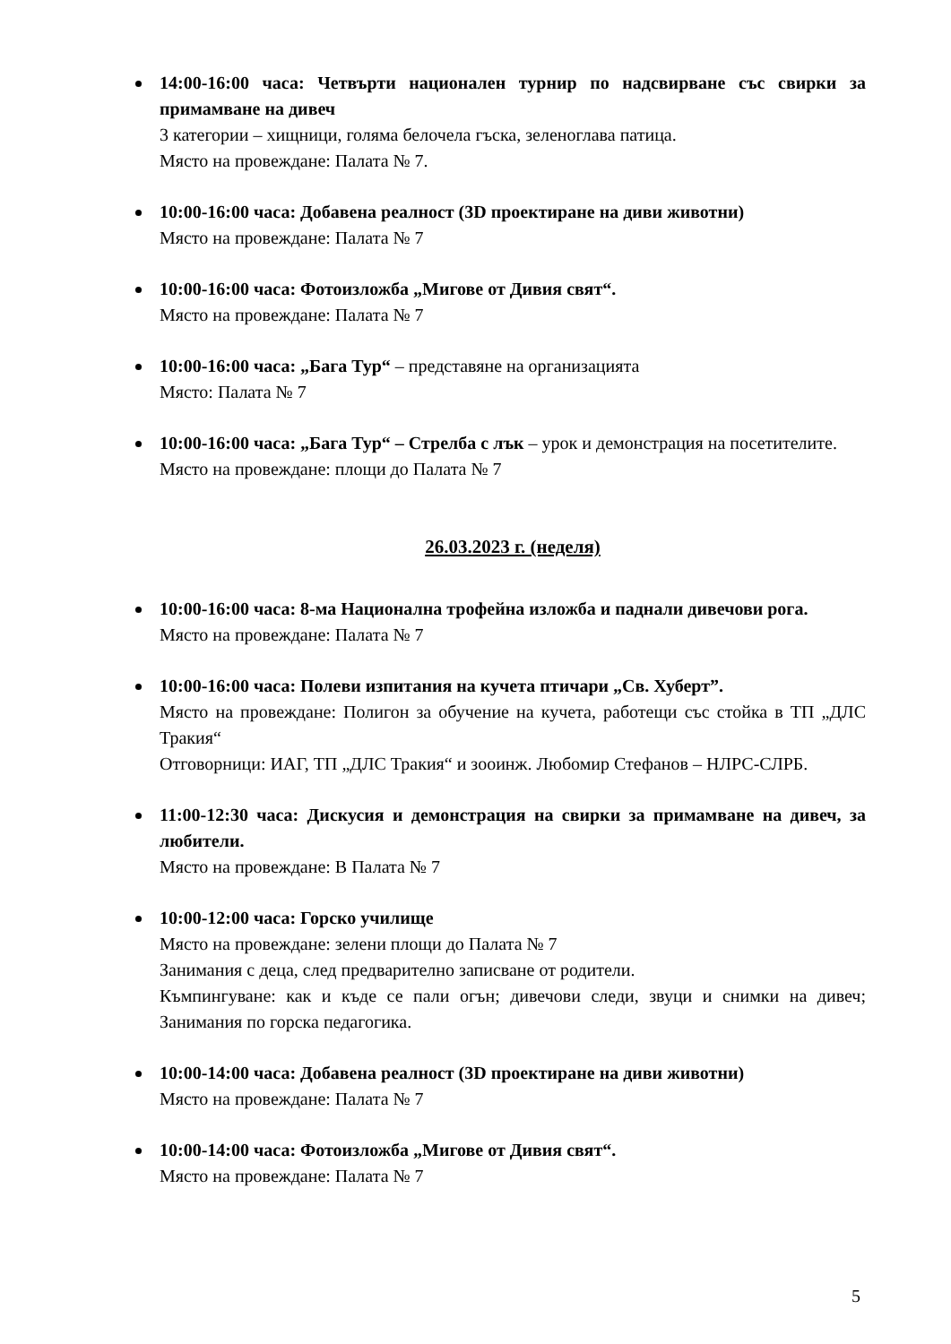14:00-16:00 часа: Четвърти национален турнир по надсвирване със свирки за примамване на дивеч
3 категории – хищници, голяма белочела гъска, зеленоглава патица.
Място на провеждане: Палата № 7.
10:00-16:00 часа: Добавена реалност (3D проектиране на диви животни)
Място на провеждане: Палата № 7
10:00-16:00 часа: Фотоизложба „Мигове от Дивия свят“.
Място на провеждане: Палата № 7
10:00-16:00 часа: „Бага Тур“ – представяне на организацията
Място: Палата № 7
10:00-16:00 часа: „Бага Тур“ – Стрелба с лък – урок и демонстрация на посетителите.
Място на провеждане: площи до Палата № 7
26.03.2023 г. (неделя)
10:00-16:00 часа: 8-ма Национална трофейна изложба и паднали дивечови рога.
Място на провеждане: Палата № 7
10:00-16:00 часа: Полеви изпитания на кучета птичари „Св. Хуберт”.
Място на провеждане: Полигон за обучение на кучета, работещи със стойка в ТП „ДЛС Тракия“
Отговорници: ИАГ, ТП „ДЛС Тракия“ и зооинж. Любомир Стефанов – НЛРС-СЛРБ.
11:00-12:30 часа: Дискусия и демонстрация на свирки за примамване на дивеч, за любители.
Място на провеждане: В Палата № 7
10:00-12:00 часа: Горско училище
Място на провеждане: зелени площи до Палата № 7
Занимания с деца, след предварително записване от родители.
Къмпингуване: как и къде се пали огън; дивечови следи, звуци и снимки на дивеч; Занимания по горска педагогика.
10:00-14:00 часа: Добавена реалност (3D проектиране на диви животни)
Място на провеждане: Палата № 7
10:00-14:00 часа: Фотоизложба „Мигове от Дивия свят“.
Място на провеждане: Палата № 7
5